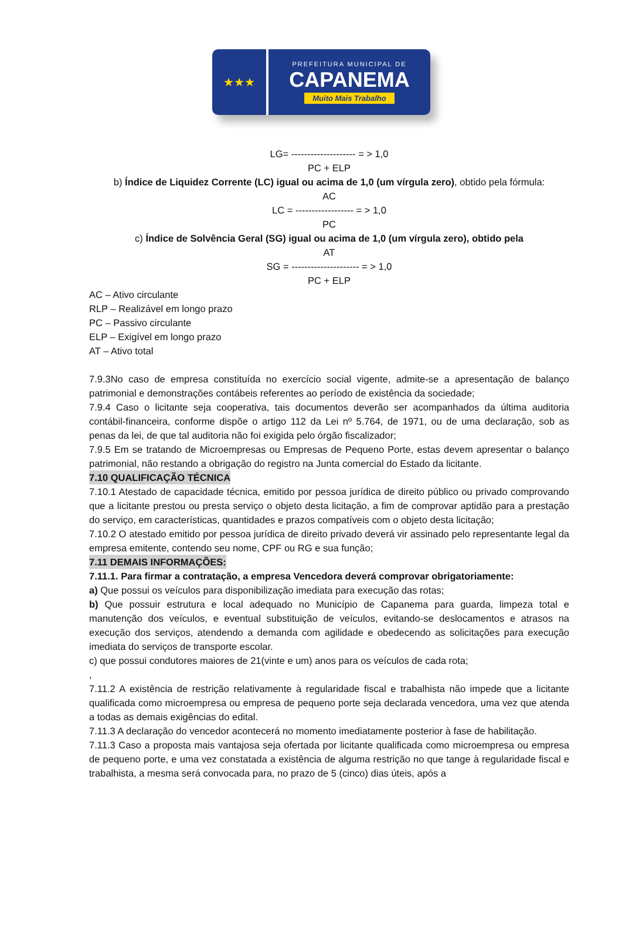★★★
PREFEITURA MUNICIPAL DE
CAPANEMA
Muito Mais Trabalho
LG= -------------------- = > 1,0
PC + ELP
b) Índice de Liquidez Corrente (LC) igual ou acima de 1,0 (um vírgula zero), obtido pela fórmula:
AC
LC = ------------------ = > 1,0
PC
c) Índice de Solvência Geral (SG) igual ou acima de 1,0 (um vírgula zero), obtido pela
AT
SG = --------------------- = > 1,0
PC + ELP
AC – Ativo circulante
RLP – Realizável em longo prazo
PC – Passivo circulante
ELP – Exigível em longo prazo
AT – Ativo total
7.9.3No caso de empresa constituída no exercício social vigente, admite-se a apresentação de balanço patrimonial e demonstrações contábeis referentes ao período de existência da sociedade;
7.9.4 Caso o licitante seja cooperativa, tais documentos deverão ser acompanhados da última auditoria contábil-financeira, conforme dispõe o artigo 112 da Lei nº 5.764, de 1971, ou de uma declaração, sob as penas da lei, de que tal auditoria não foi exigida pelo órgão fiscalizador;
7.9.5 Em se tratando de Microempresas ou Empresas de Pequeno Porte, estas devem apresentar o balanço patrimonial, não restando a obrigação do registro na Junta comercial do Estado da licitante.
7.10 QUALIFICAÇÃO TÉCNICA
7.10.1 Atestado de capacidade técnica, emitido por pessoa jurídica de direito público ou privado comprovando que a licitante prestou ou presta serviço o objeto desta licitação, a fim de comprovar aptidão para a prestação do serviço, em características, quantidades e prazos compatíveis com o objeto desta licitação;
7.10.2 O atestado emitido por pessoa jurídica de direito privado deverá vir assinado pelo representante legal da empresa emitente, contendo seu nome, CPF ou RG e sua função;
7.11 DEMAIS INFORMAÇÕES:
7.11.1. Para firmar a contratação, a empresa Vencedora deverá comprovar obrigatoriamente:
a) Que possui os veículos para disponibilização imediata para execução das rotas;
b) Que possuir estrutura e local adequado no Município de Capanema para guarda, limpeza total e manutenção dos veículos, e eventual substituição de veículos, evitando-se deslocamentos e atrasos na execução dos serviços, atendendo a demanda com agilidade e obedecendo as solicitações para execução imediata do serviços de transporte escolar.
c) que possui condutores maiores de 21(vinte e um) anos para os veículos de cada rota;
,
7.11.2 A existência de restrição relativamente à regularidade fiscal e trabalhista não impede que a licitante qualificada como microempresa ou empresa de pequeno porte seja declarada vencedora, uma vez que atenda a todas as demais exigências do edital.
7.11.3 A declaração do vencedor acontecerá no momento imediatamente posterior à fase de habilitação.
7.11.3 Caso a proposta mais vantajosa seja ofertada por licitante qualificada como microempresa ou empresa de pequeno porte, e uma vez constatada a existência de alguma restrição no que tange à regularidade fiscal e trabalhista, a mesma será convocada para, no prazo de 5 (cinco) dias úteis, após a